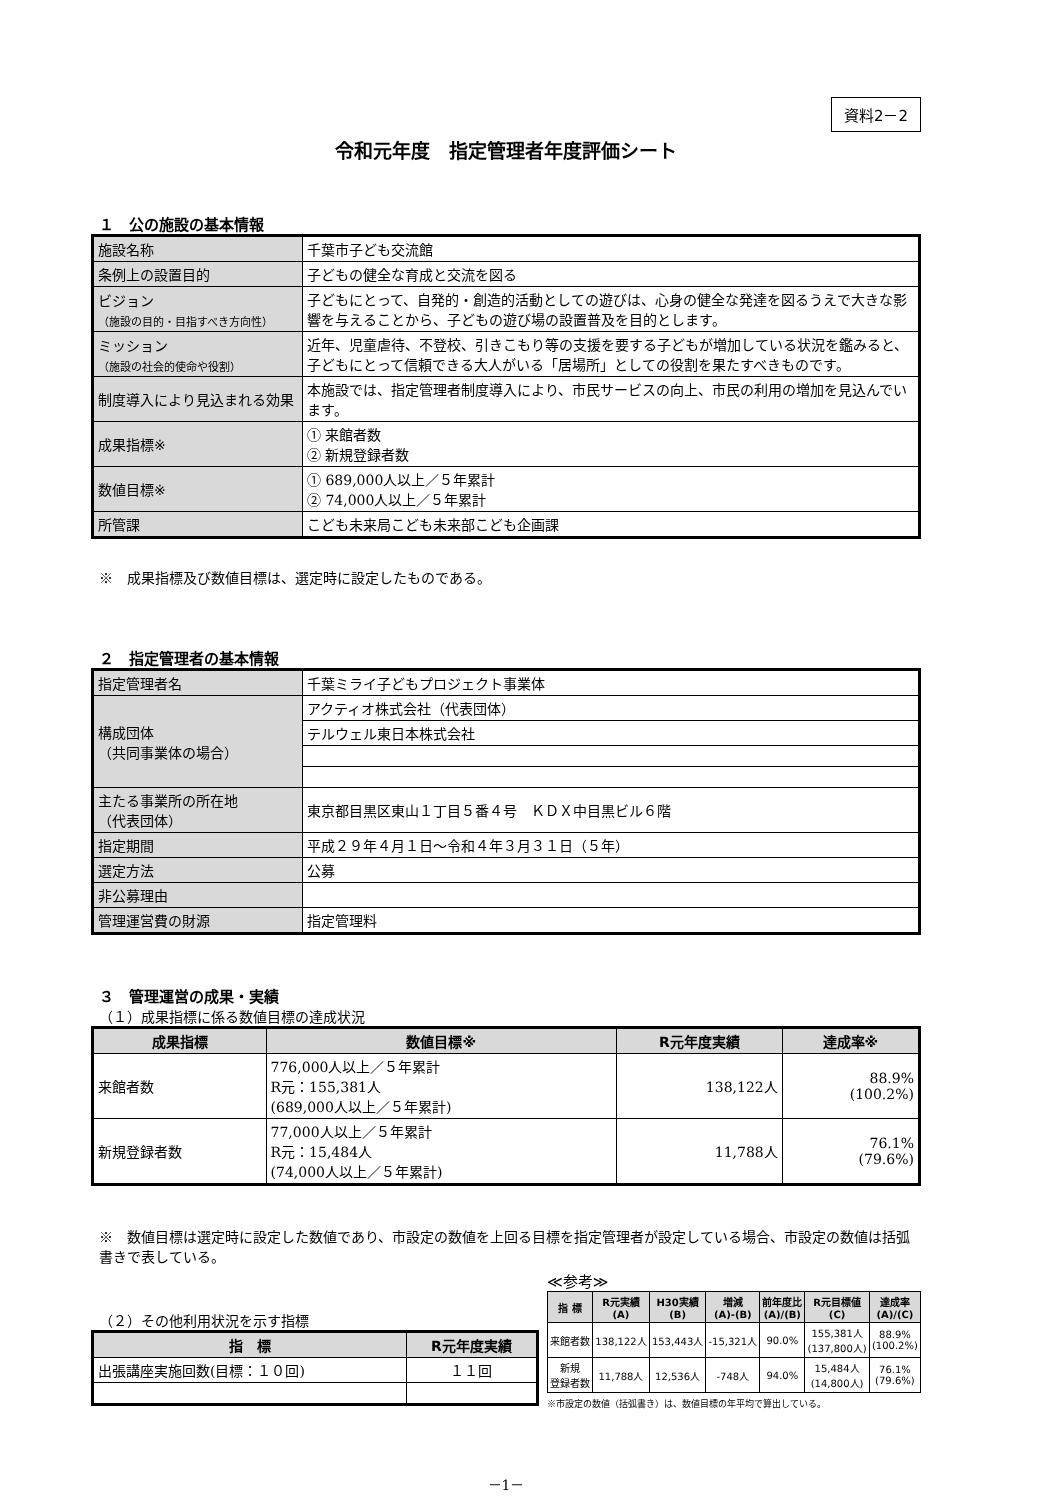資料2－2
令和元年度　指定管理者年度評価シート
１　公の施設の基本情報
| 施設名称 | 千葉市子ども交流館 |
| 条例上の設置目的 | 子どもの健全な育成と交流を図る |
| ビジョン （施設の目的・目指すべき方向性） | 子どもにとって、自発的・創造的活動としての遊びは、心身の健全な発達を図るうえで大きな影響を与えることから、子どもの遊び場の設置普及を目的とします。 |
| ミッション （施設の社会的使命や役割） | 近年、児童虐待、不登校、引きこもり等の支援を要する子どもが増加している状況を鑑みると、子どもにとって信頼できる大人がいる「居場所」としての役割を果たすべきものです。 |
| 制度導入により見込まれる効果 | 本施設では、指定管理者制度導入により、市民サービスの向上、市民の利用の増加を見込んでいます。 |
| 成果指標※ | ① 来館者数 ② 新規登録者数 |
| 数値目標※ | ① 689,000人以上／５年累計 ② 74,000人以上／５年累計 |
| 所管課 | こども未来局こども未来部こども企画課 |
※　成果指標及び数値目標は、選定時に設定したものである。
２　指定管理者の基本情報
| 指定管理者名 | 千葉ミライ子どもプロジェクト事業体 |
| 構成団体 （共同事業体の場合） | アクティオ株式会社（代表団体） |
| | テルウェル東日本株式会社 |
| 主たる事業所の所在地 （代表団体） | 東京都目黒区東山１丁目５番４号 ＫＤＸ中目黒ビル６階 |
| 指定期間 | 平成２９年４月１日～令和４年３月３１日（５年） |
| 選定方法 | 公募 |
| 非公募理由 | |
| 管理運営費の財源 | 指定管理料 |
３　管理運営の成果・実績
（１）成果指標に係る数値目標の達成状況
| 成果指標 | 数値目標※ | R元年度実績 | 達成率※ |
| --- | --- | --- | --- |
| 来館者数 | 776,000人以上／５年累計 R元：155,381人 (689,000人以上／５年累計) | 138,122人 | 88.9% (100.2%) |
| 新規登録者数 | 77,000人以上／５年累計 R元：15,484人 (74,000人以上／５年累計) | 11,788人 | 76.1% (79.6%) |
※　数値目標は選定時に設定した数値であり、市設定の数値を上回る目標を指定管理者が設定している場合、市設定の数値は括弧書きで表している。
（２）その他利用状況を示す指標
| 指 標 | R元年度実績 |
| --- | --- |
| 出張講座実施回数(目標：１０回) | １１回 |
≪参考≫
| 指 標 | R元実績 (A) | H30実績 (B) | 増減 (A)-(B) | 前年度比 (A)/(B) | R元目標値 (C) | 達成率 (A)/(C) |
| --- | --- | --- | --- | --- | --- | --- |
| 来館者数 | 138,122人 | 153,443人 | -15,321人 | 90.0% | 155,381人 (137,800人) | 88.9% (100.2%) |
| 新規 登録者数 | 11,788人 | 12,536人 | -748人 | 94.0% | 15,484人 (14,800人) | 76.1% (79.6%) |
※市設定の数値（括弧書き）は、数値目標の年平均で算出している。
－1－